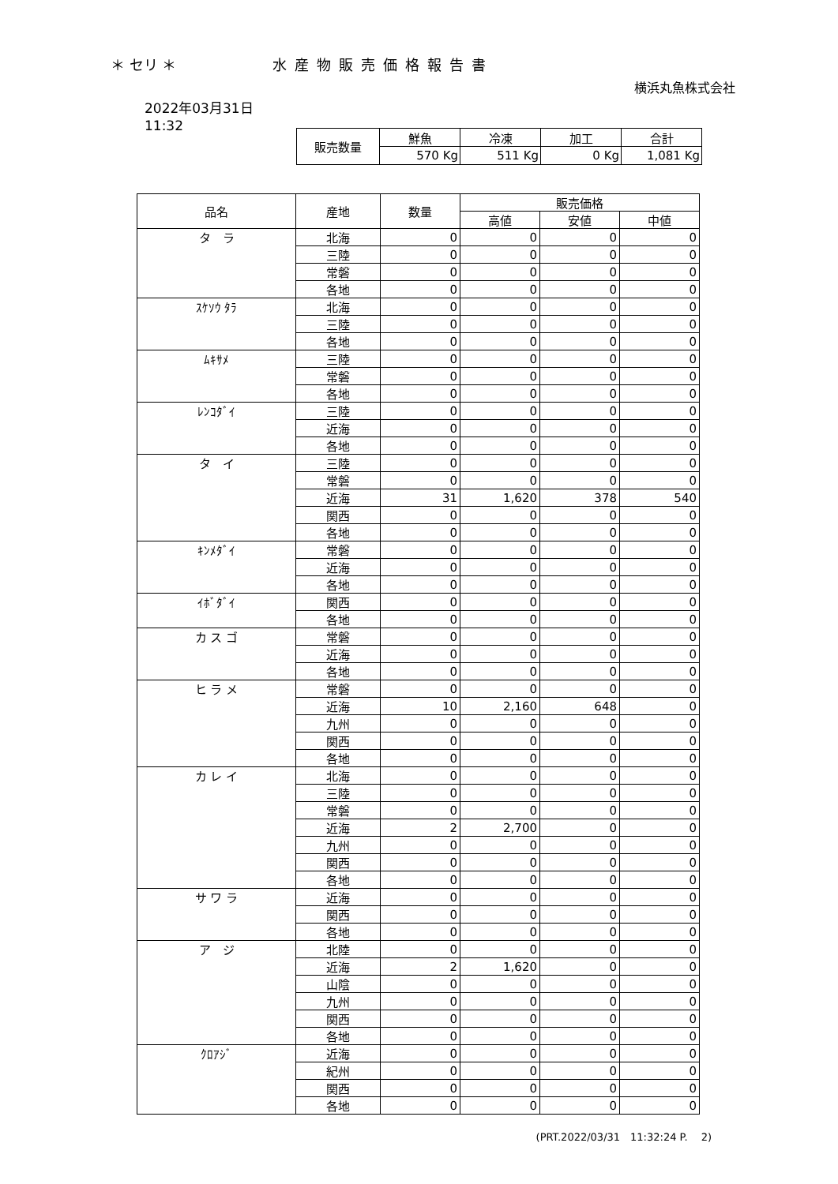＊ セリ ＊ 水産物販売価格報告書
横浜丸魚株式会社
2022年03月31日
11:32
| 販売数量 | 鮮魚 | 冷凍 | 加工 | 合計 |
| | 570 Kg | 511 Kg | 0 Kg | 1,081 Kg |
| 品名 | 産地 | 数量 | 販売価格 | | |
| --- | --- | --- | --- | --- | --- |
| | | | 高値 | 安値 | 中値 |
| タ ラ | 北海 | 0 | 0 | 0 | 0 |
| | 三陸 | 0 | 0 | 0 | 0 |
| | 常磐 | 0 | 0 | 0 | 0 |
| | 各地 | 0 | 0 | 0 | 0 |
| ｽｹｿｳ ﾀﾗ | 北海 | 0 | 0 | 0 | 0 |
| | 三陸 | 0 | 0 | 0 | 0 |
| | 各地 | 0 | 0 | 0 | 0 |
| ﾑｷｻﾒ | 三陸 | 0 | 0 | 0 | 0 |
| | 常磐 | 0 | 0 | 0 | 0 |
| | 各地 | 0 | 0 | 0 | 0 |
| ﾚﾝｺﾀﾞｲ | 三陸 | 0 | 0 | 0 | 0 |
| | 近海 | 0 | 0 | 0 | 0 |
| | 各地 | 0 | 0 | 0 | 0 |
| タ イ | 三陸 | 0 | 0 | 0 | 0 |
| | 常磐 | 0 | 0 | 0 | 0 |
| | 近海 | 31 | 1,620 | 378 | 540 |
| | 関西 | 0 | 0 | 0 | 0 |
| | 各地 | 0 | 0 | 0 | 0 |
| ｷﾝﾒﾀﾞｲ | 常磐 | 0 | 0 | 0 | 0 |
| | 近海 | 0 | 0 | 0 | 0 |
| | 各地 | 0 | 0 | 0 | 0 |
| ｲﾎﾞﾀﾞｲ | 関西 | 0 | 0 | 0 | 0 |
| | 各地 | 0 | 0 | 0 | 0 |
| カ ス ゴ | 常磐 | 0 | 0 | 0 | 0 |
| | 近海 | 0 | 0 | 0 | 0 |
| | 各地 | 0 | 0 | 0 | 0 |
| ヒ ラ メ | 常磐 | 0 | 0 | 0 | 0 |
| | 近海 | 10 | 2,160 | 648 | 0 |
| | 九州 | 0 | 0 | 0 | 0 |
| | 関西 | 0 | 0 | 0 | 0 |
| | 各地 | 0 | 0 | 0 | 0 |
| カ レ イ | 北海 | 0 | 0 | 0 | 0 |
| | 三陸 | 0 | 0 | 0 | 0 |
| | 常磐 | 0 | 0 | 0 | 0 |
| | 近海 | 2 | 2,700 | 0 | 0 |
| | 九州 | 0 | 0 | 0 | 0 |
| | 関西 | 0 | 0 | 0 | 0 |
| | 各地 | 0 | 0 | 0 | 0 |
| サ ワ ラ | 近海 | 0 | 0 | 0 | 0 |
| | 関西 | 0 | 0 | 0 | 0 |
| | 各地 | 0 | 0 | 0 | 0 |
| ア ジ | 北陸 | 0 | 0 | 0 | 0 |
| | 近海 | 2 | 1,620 | 0 | 0 |
| | 山陰 | 0 | 0 | 0 | 0 |
| | 九州 | 0 | 0 | 0 | 0 |
| | 関西 | 0 | 0 | 0 | 0 |
| | 各地 | 0 | 0 | 0 | 0 |
| ｸﾛｱｼﾞ | 近海 | 0 | 0 | 0 | 0 |
| | 紀州 | 0 | 0 | 0 | 0 |
| | 関西 | 0 | 0 | 0 | 0 |
| | 各地 | 0 | 0 | 0 | 0 |
(PRT.2022/03/31　11:32:24 P.　 2)